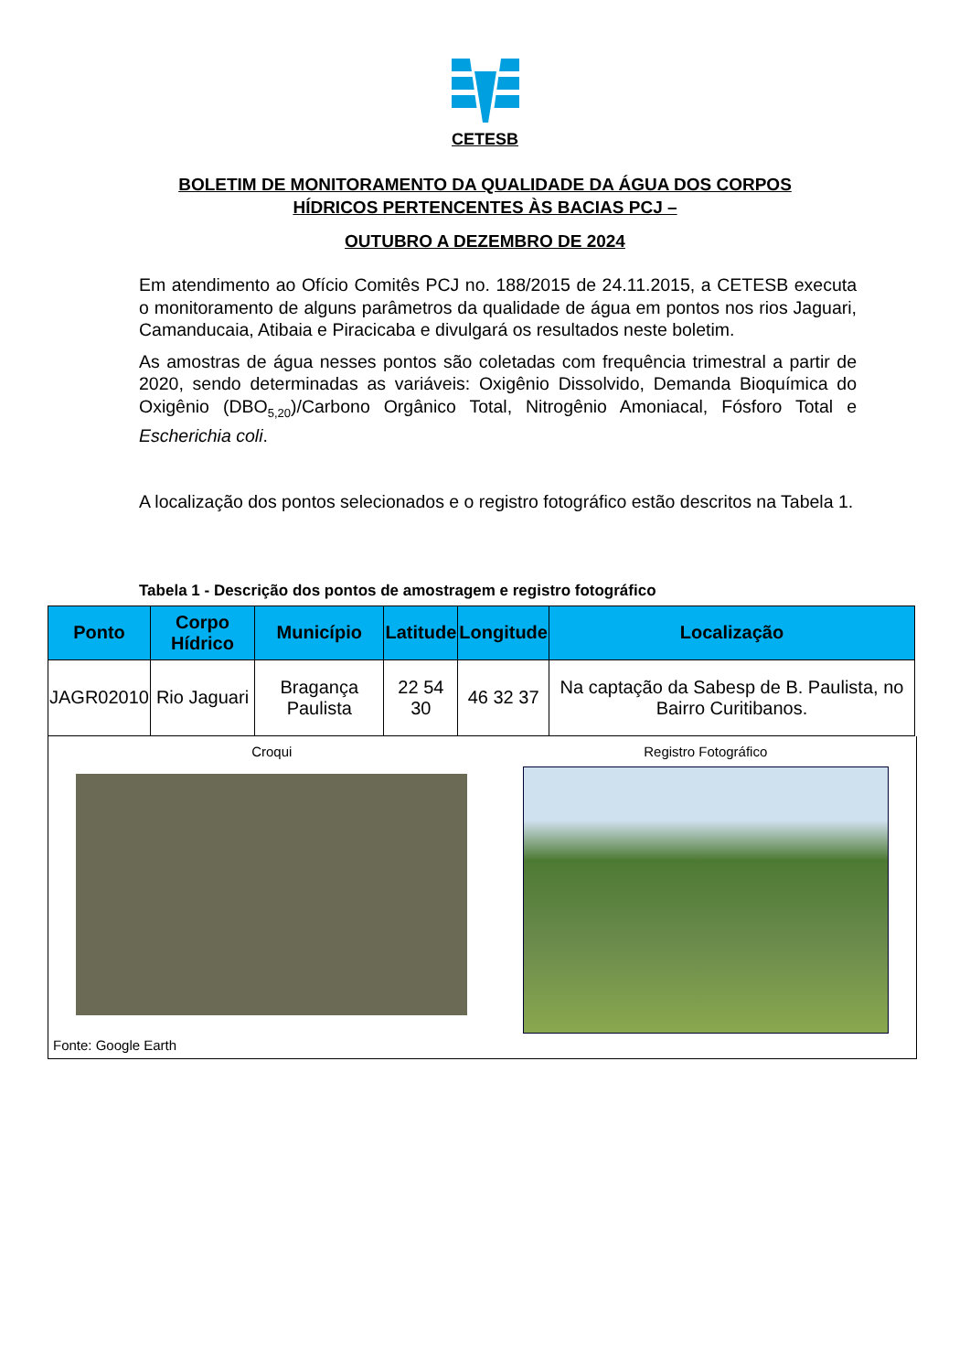CETESB
BOLETIM DE MONITORAMENTO DA QUALIDADE DA ÁGUA DOS CORPOS
HÍDRICOS PERTENCENTES ÀS BACIAS PCJ –
OUTUBRO A DEZEMBRO DE 2024
Em atendimento ao Ofício Comitês PCJ no. 188/2015 de 24.11.2015, a CETESB executa o monitoramento de alguns parâmetros da qualidade de água em pontos nos rios Jaguari, Camanducaia, Atibaia e Piracicaba e divulgará os resultados neste boletim.
As amostras de água nesses pontos são coletadas com frequência trimestral a partir de 2020, sendo determinadas as variáveis: Oxigênio Dissolvido, Demanda Bioquímica do Oxigênio (DBO<sub>5,20</sub>)/Carbono Orgânico Total, Nitrogênio Amoniacal, Fósforo Total e Escherichia coli.
A localização dos pontos selecionados e o registro fotográfico estão descritos na Tabela 1.
Tabela 1 - Descrição dos pontos de amostragem e registro fotográfico
| Ponto | Corpo Hídrico | Município | Latitude | Longitude | Localização |
| --- | --- | --- | --- | --- | --- |
| JAGR02010 | Rio Jaguari | Bragança Paulista | 22 54 30 | 46 32 37 | Na captação da Sabesp de B. Paulista, no Bairro Curitibanos. |
Croqui Registro Fotográfico
Fonte: Google Earth